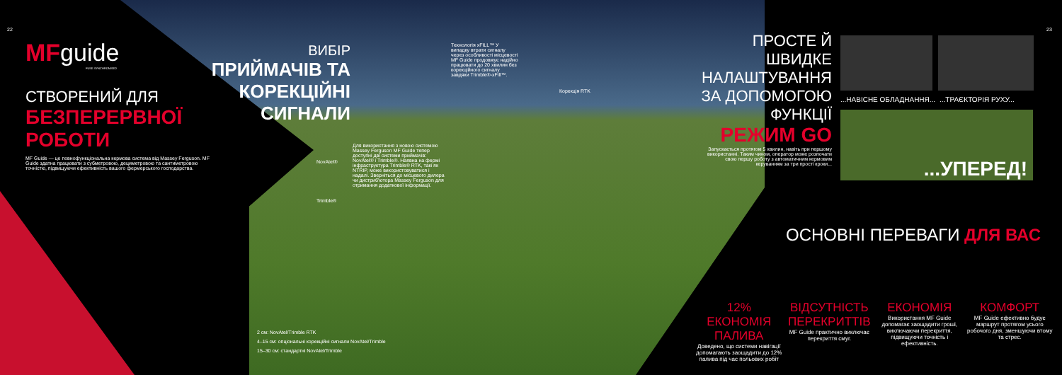22
MFguide
FUSE SYNCHRONISED
СТВОРЕНИЙ ДЛЯ
БЕЗПЕРЕРВНОЇ РОБОТИ
MF Guide — це повнофункціональна кермова система від Massey Ferguson. MF Guide здатна працювати з субметровою, дециметровою та сантиметровою точністю, підвищуючи ефективність вашого фермерського господарства.
ВИБІР
ПРИЙМАЧІВ ТА КОРЕКЦІЙНІ СИГНАЛИ
Технологія xFILL™ У випадку втрати сигналу через особливості місцевості MF Guide продовжує надійно працювати до 20 хвилин без корекційного сигналу завдяки Trimble®-xFill™.
Корекція RTK
NovAtel®
Trimble®
Для використання з новою системою Massey Ferguson MF Guide тепер доступні дві системи приймачів: NovAtel® і Trimble®. Наявна на фермі інфраструктура Trimble® RTK, такі як NTRIP, може використовуватися і надалі. Зверніться до місцевого дилера чи дистриб'ютора Massey Ferguson для отримання додаткової інформації.
2 см: NovAtel/Trimble RTK
4–15 см: опціональні корекційні сигнали NovAtel/Trimble
15–30 см: стандартні NovAtel/Trimble
23
ПРОСТЕ Й ШВИДКЕ НАЛАШТУВАННЯ ЗА ДОПОМОГОЮ ФУНКЦІЇ
РЕЖИМ GO
Запускається протягом 5 хвилин, навіть при першому використанні. Таким чином, оператор може розпочати свою першу роботу з автоматичним кермовим керуванням за три прості кроки...
...НАВІСНЕ ОБЛАДНАННЯ... ...ТРАЄКТОРІЯ РУХУ...
...УПЕРЕД!
ОСНОВНІ ПЕРЕВАГИ ДЛЯ ВАС
12% ЕКОНОМІЯ ПАЛИВА
Доведено, що системи навігації допомагають заощадити до 12% палива під час польових робіт
ВІДСУТНІСТЬ ПЕРЕКРИТТІВ
MF Guide практично виключає перекриття смуг.
ЕКОНОМІЯ
Використання MF Guide допомагає заощадити гроші, виключаючи перекриття, підвищуючи точність і ефективність.
КОМФОРТ
MF Guide ефективно будує маршрут протягом усього робочого дня, зменшуючи втому та стрес.